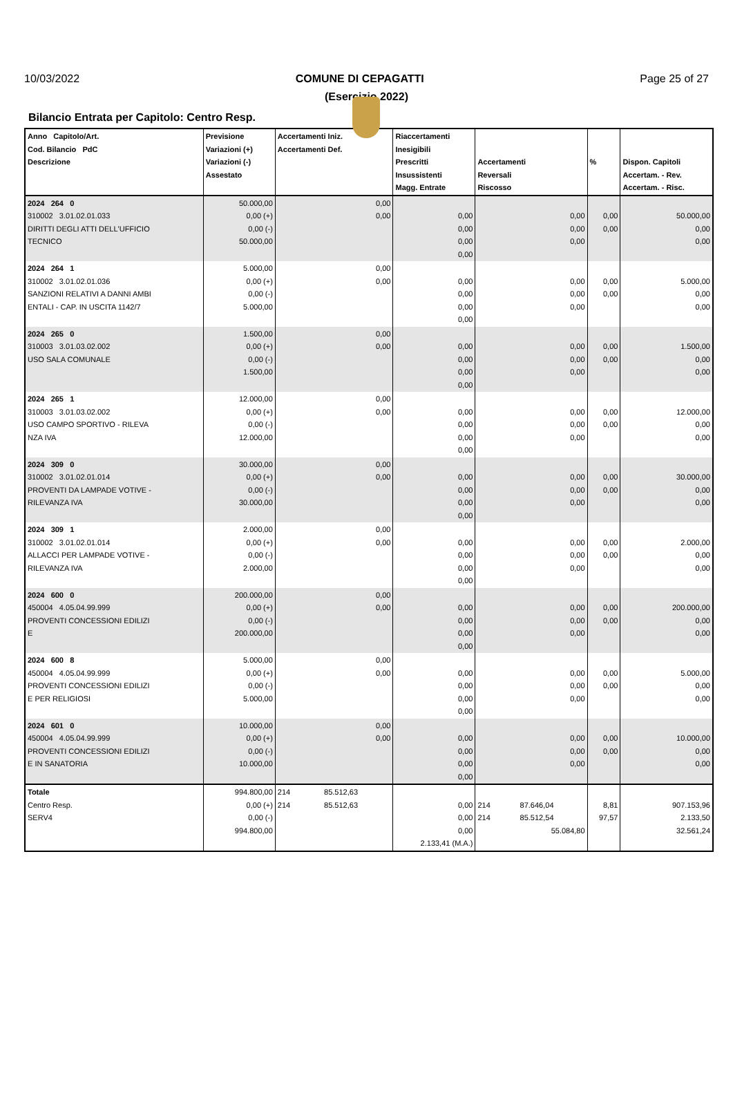10/03/2022 COMUNE DI CEPAGATTI Page 25 of 27
(Esercizio 2022)
Bilancio Entrata per Capitolo: Centro Resp.
| Anno Capitolo/Art. Cod. Bilancio PdC Descrizione | Previsione Variazioni (+) Variazioni (-) Assestato | Accertamenti Iniz. Accertamenti Def. | Riaccertamenti Inesigibili Prescritti Insussistenti Magg. Entrate | Accertamenti Reversali Riscosso | % | Dispon. Capitoli Accertam. - Rev. Accertam. - Risc. |
| --- | --- | --- | --- | --- | --- | --- |
| 2024 264 0 310002 3.01.02.01.033 DIRITTI DEGLI ATTI DELL'UFFICIO TECNICO | 50.000,00 0,00 (+) 0,00 (-) 50.000,00 | 0,00 0,00 | 0,00 0,00 0,00 0,00 | 0,00 0,00 0,00 | 0,00 0,00 | 50.000,00 0,00 0,00 |
| 2024 264 1 310002 3.01.02.01.036 SANZIONI RELATIVI A DANNI AMBI ENTALI - CAP. IN USCITA 1142/7 | 5.000,00 0,00 (+) 0,00 (-) 5.000,00 | 0,00 0,00 | 0,00 0,00 0,00 0,00 | 0,00 0,00 0,00 | 0,00 0,00 | 5.000,00 0,00 0,00 |
| 2024 265 0 310003 3.01.03.02.002 USO SALA COMUNALE | 1.500,00 0,00 (+) 0,00 (-) 1.500,00 | 0,00 0,00 | 0,00 0,00 0,00 0,00 | 0,00 0,00 0,00 | 0,00 0,00 | 1.500,00 0,00 0,00 |
| 2024 265 1 310003 3.01.03.02.002 USO CAMPO SPORTIVO - RILEVA NZA IVA | 12.000,00 0,00 (+) 0,00 (-) 12.000,00 | 0,00 0,00 | 0,00 0,00 0,00 0,00 | 0,00 0,00 0,00 | 0,00 0,00 | 12.000,00 0,00 0,00 |
| 2024 309 0 310002 3.01.02.01.014 PROVENTI DA LAMPADE VOTIVE - RILEVANZA IVA | 30.000,00 0,00 (+) 0,00 (-) 30.000,00 | 0,00 0,00 | 0,00 0,00 0,00 0,00 | 0,00 0,00 0,00 | 0,00 0,00 | 30.000,00 0,00 0,00 |
| 2024 309 1 310002 3.01.02.01.014 ALLACCI PER LAMPADE VOTIVE - RILEVANZA IVA | 2.000,00 0,00 (+) 0,00 (-) 2.000,00 | 0,00 0,00 | 0,00 0,00 0,00 0,00 | 0,00 0,00 0,00 | 0,00 0,00 | 2.000,00 0,00 0,00 |
| 2024 600 0 450004 4.05.04.99.999 PROVENTI CONCESSIONI EDILIZI E | 200.000,00 0,00 (+) 0,00 (-) 200.000,00 | 0,00 0,00 | 0,00 0,00 0,00 0,00 | 0,00 0,00 0,00 | 0,00 0,00 | 200.000,00 0,00 0,00 |
| 2024 600 8 450004 4.05.04.99.999 PROVENTI CONCESSIONI EDILIZI E PER RELIGIOSI | 5.000,00 0,00 (+) 0,00 (-) 5.000,00 | 0,00 0,00 | 0,00 0,00 0,00 0,00 | 0,00 0,00 0,00 | 0,00 0,00 | 5.000,00 0,00 0,00 |
| 2024 601 0 450004 4.05.04.99.999 PROVENTI CONCESSIONI EDILIZI E IN SANATORIA | 10.000,00 0,00 (+) 0,00 (-) 10.000,00 | 0,00 0,00 | 0,00 0,00 0,00 0,00 | 0,00 0,00 0,00 | 0,00 0,00 | 10.000,00 0,00 0,00 |
| Totale Centro Resp. SERV4 | 994.800,00 0,00 (+) 0,00 (-) 994.800,00 | 214 85.512,63 214 85.512,63 | 0,00 0,00 0,00 2.133,41 (M.A.) | 214 87.646,04 214 85.512,54 55.084,80 | 8,81 97,57 | 907.153,96 2.133,50 32.561,24 |